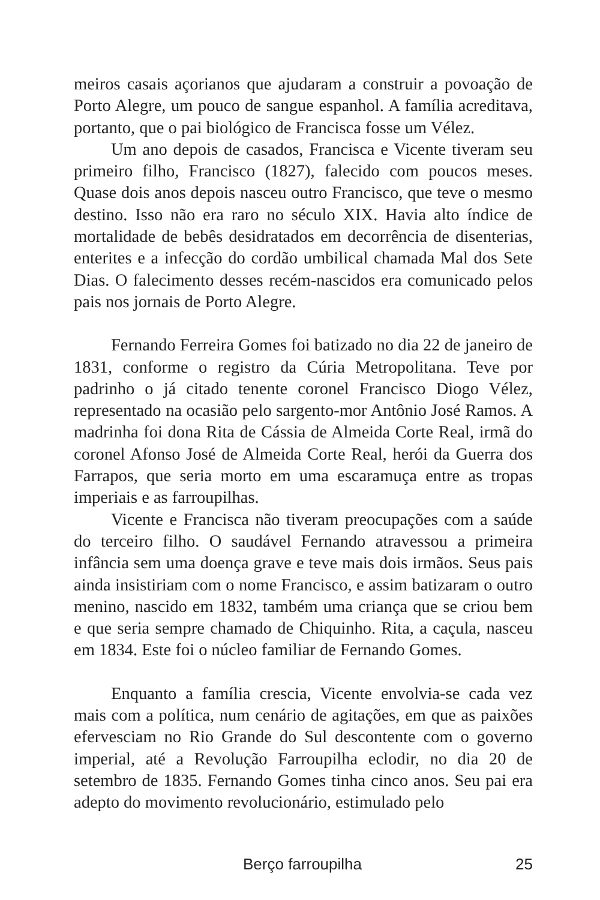meiros casais açorianos que ajudaram a construir a povoação de Porto Alegre, um pouco de sangue espanhol. A família acreditava, portanto, que o pai biológico de Francisca fosse um Vélez.
Um ano depois de casados, Francisca e Vicente tiveram seu primeiro filho, Francisco (1827), falecido com poucos meses. Quase dois anos depois nasceu outro Francisco, que teve o mesmo destino. Isso não era raro no século XIX. Havia alto índice de mortalidade de bebês desidratados em decorrência de disenterias, enterites e a infecção do cordão umbilical chamada Mal dos Sete Dias. O falecimento desses recém-nascidos era comunicado pelos pais nos jornais de Porto Alegre.
Fernando Ferreira Gomes foi batizado no dia 22 de janeiro de 1831, conforme o registro da Cúria Metropolitana. Teve por padrinho o já citado tenente coronel Francisco Diogo Vélez, representado na ocasião pelo sargento-mor Antônio José Ramos. A madrinha foi dona Rita de Cássia de Almeida Corte Real, irmã do coronel Afonso José de Almeida Corte Real, herói da Guerra dos Farrapos, que seria morto em uma escaramuça entre as tropas imperiais e as farroupilhas.
Vicente e Francisca não tiveram preocupações com a saúde do terceiro filho. O saudável Fernando atravessou a primeira infância sem uma doença grave e teve mais dois irmãos. Seus pais ainda insistiriam com o nome Francisco, e assim batizaram o outro menino, nascido em 1832, também uma criança que se criou bem e que seria sempre chamado de Chiquinho. Rita, a caçula, nasceu em 1834. Este foi o núcleo familiar de Fernando Gomes.
Enquanto a família crescia, Vicente envolvia-se cada vez mais com a política, num cenário de agitações, em que as paixões efervesciam no Rio Grande do Sul descontente com o governo imperial, até a Revolução Farroupilha eclodir, no dia 20 de setembro de 1835. Fernando Gomes tinha cinco anos. Seu pai era adepto do movimento revolucionário, estimulado pelo
Berço farroupilha 25